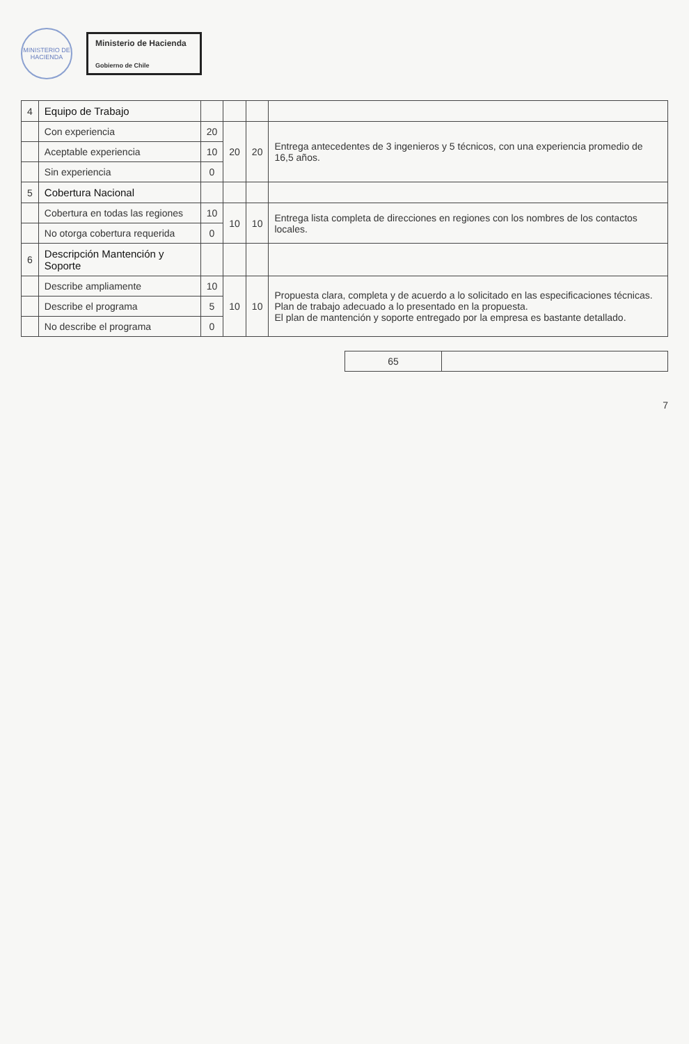MINISTERIO DE HACIENDA
Ministerio de Hacienda
Gobierno de Chile
| 4 | Equipo de Trabajo | | | | |
| | Con experiencia | 20 | 20 | 20 | Entrega antecedentes de 3 ingenieros y 5 técnicos, con una experiencia promedio de 16,5 años. |
| | Aceptable experiencia | 10 | | | |
| | Sin experiencia | 0 | | | |
| 5 | Cobertura Nacional | | | | |
| | Cobertura en todas las regiones | 10 | 10 | 10 | Entrega lista completa de direcciones en regiones con los nombres de los contactos locales. |
| | No otorga cobertura requerida | 0 | | | |
| 6 | Descripción Mantención y Soporte | | | | |
| | Describe ampliamente | 10 | 10 | 10 | Propuesta clara, completa y de acuerdo a lo solicitado en las especificaciones técnicas. Plan de trabajo adecuado a lo presentado en la propuesta. El plan de mantención y soporte entregado por la empresa es bastante detallado. |
| | Describe el programa | 5 | | | |
| | No describe el programa | 0 | | | |
| 65 | |
7